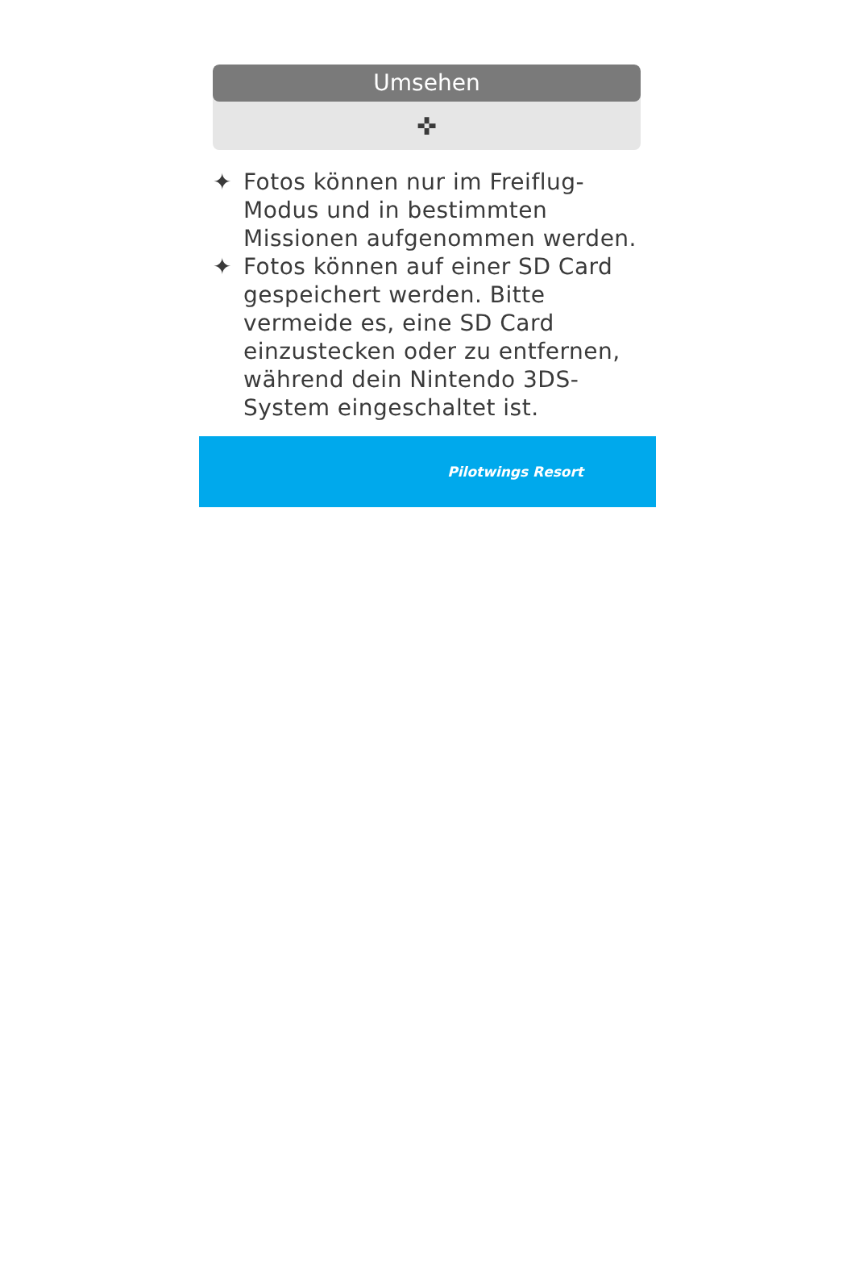Umsehen
✜
✦ Fotos können nur im Freiflug-Modus und in bestimmten Missionen aufgenommen werden.
✦ Fotos können auf einer SD Card gespeichert werden. Bitte vermeide es, eine SD Card einzustecken oder zu entfernen, während dein Nintendo 3DS-System eingeschaltet ist.
Pilotwings Resort